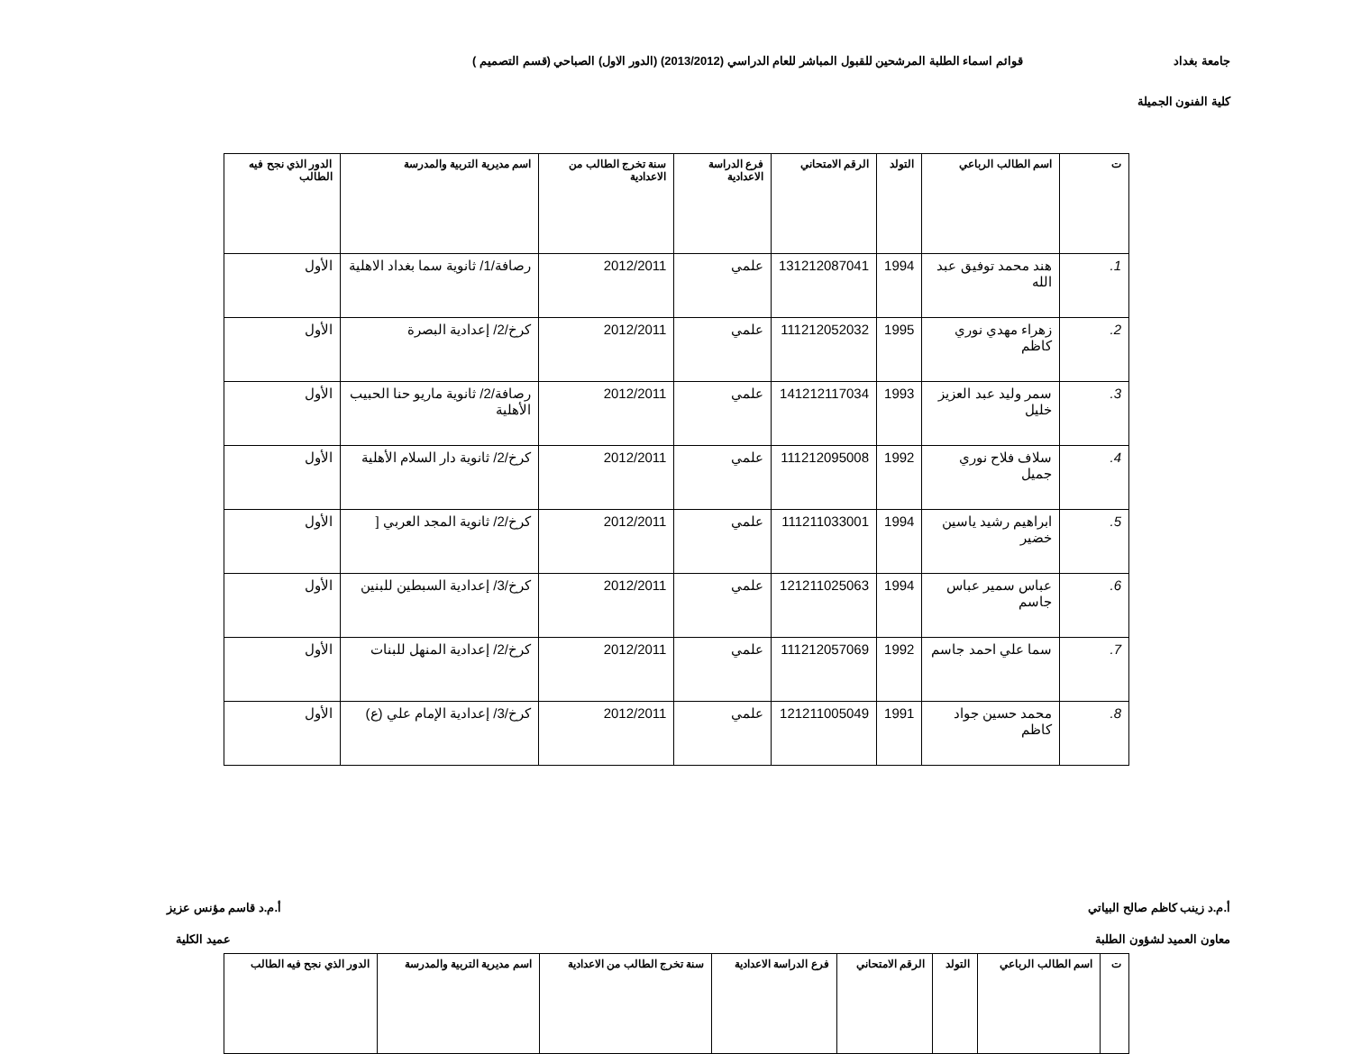جامعة بغداد قوائم اسماء الطلبة المرشحين للقبول المباشر للعام الدراسي (2013/2012) (الدور الاول) الصباحي (قسم التصميم )
كلية الفنون الجميلة
| ت | اسم الطالب الرباعي | التولد | الرقم الامتحاني | فرع الدراسة الاعدادية | سنة تخرج الطالب من الاعدادية | اسم مديرية التربية والمدرسة | الدور الذي نجح فيه الطالب |
| --- | --- | --- | --- | --- | --- | --- | --- |
| 1. | هند محمد توفيق عبد الله | 1994 | 131212087041 | علمي | 2012/2011 | رصافة/1/ ثانوية سما بغداد الاهلية | الأول |
| 2. | زهراء مهدي نوري كاظم | 1995 | 111212052032 | علمي | 2012/2011 | كرخ/2/ إعدادية البصرة | الأول |
| 3. | سمر وليد عبد العزيز خليل | 1993 | 141212117034 | علمي | 2012/2011 | رصافة/2/ ثانوية ماريو حنا الحبيب الأهلية | الأول |
| 4. | سلاف فلاح نوري جميل | 1992 | 111212095008 | علمي | 2012/2011 | كرخ/2/ ثانوية دار السلام الأهلية | الأول |
| 5. | ابراهيم رشيد ياسين خضير | 1994 | 111211033001 | علمي | 2012/2011 | كرخ/2/ ثانوية المجد العربي [ | الأول |
| 6. | عباس سمير عباس جاسم | 1994 | 121211025063 | علمي | 2012/2011 | كرخ/3/ إعدادية السبطين للبنين | الأول |
| 7. | سما علي احمد جاسم | 1992 | 111212057069 | علمي | 2012/2011 | كرخ/2/ إعدادية المنهل للبنات | الأول |
| 8. | محمد حسين جواد كاظم | 1991 | 121211005049 | علمي | 2012/2011 | كرخ/3/ إعدادية الإمام علي (ع) | الأول |
أ.م.د زينب كاظم صالح البياتي أ.م.د قاسم مؤنس عزيز
معاون العميد لشؤون الطلبة عميد الكلية
| ت | اسم الطالب الرباعي | التولد | الرقم الامتحاني | فرع الدراسة الاعدادية | سنة تخرج الطالب من الاعدادية | اسم مديرية التربية والمدرسة | الدور الذي نجح فيه الطالب |
| --- | --- | --- | --- | --- | --- | --- | --- |